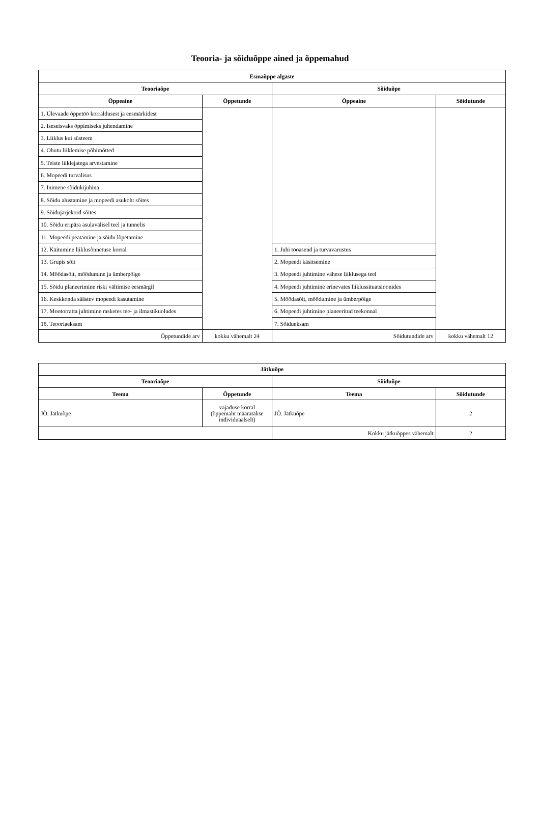Teooria- ja sõiduõppe ained ja õppemahud
| Esmaõppe algaste | | | |
| --- | --- | --- | --- |
| Teooriaõpe | | Sõiduõpe | |
| Õppeaine | Õppetunde | Õppeaine | Sõidutunde |
| 1. Ülevaade õppetöö korraldusest ja eesmärkidest | | | |
| 2. Iseseisvaks õppimiseks juhendamine | | | |
| 3. Liiklus kui süsteem | | | |
| 4. Ohutu liiklemise põhimõtted | | | |
| 5. Teiste liiklejatega arvestamine | | | |
| 6. Mopeedi turvalisus | | | |
| 7. Inimene sõidukijuhina | | | |
| 8. Sõidu alustamine ja mopeedi asukoht sõites | | | |
| 9. Sõidujärjekord sõites | | | |
| 10. Sõidu eripära asulavälisel teel ja tunnelis | | | |
| 11. Mopeedi peatamine ja sõidu lõpetamine | | | |
| 12. Käitumine liiklusõnnetuse korral | | 1. Juhi tööasend ja turvavarustus | |
| 13. Grupis sõit | | 2. Mopeedi käsitsemine | |
| 14. Möödasõit, möödumine ja ümberpõige | | 3. Mopeedi juhtimine vähese liiklusega teel | |
| 15. Sõidu planeerimine riski vältimise eesmärgil | | 4. Mopeedi juhtimine erinevates liiklussituatsioonides | |
| 16. Keskkonda säästev mopeedi kasutamine | | 5. Möödasõit, möödumine ja ümberpõige | |
| 17. Mootorratta juhtimine rasketes tee- ja ilmastikuoludes | | 6. Mopeedi juhtimine planeeritud teekonnal | |
| 18. Teooriaeksam | | 7. Sõidueksam | |
| Õppetundide arv | kokku vähemalt 24 | Sõidutundide arv | kokku vähemalt 12 |
| Jätkuõpe | | | |
| --- | --- | --- | --- |
| Teooriaõpe | | Sõiduõpe | |
| Teema | Õppetunde | Teema | Sõidutunde |
| JÕ. Jätkuõpe | vajaduse korral (õppemaht määratakse individuaalselt) | JÕ. Jätkuõpe | 2 |
| | | Kokku jätkuõppes vähemalt | 2 |